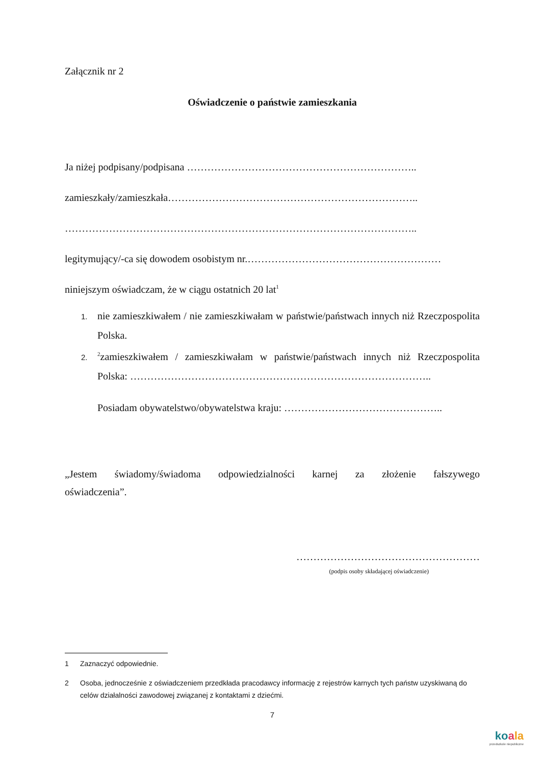Załącznik nr 2
Oświadczenie o państwie zamieszkania
Ja niżej podpisany/podpisana …………………………………………………………..
zamieszkały/zamieszkała………………………………………………………………..
…………………………………………………………………………………………..
legitymujący/-ca się dowodem osobistym nr.…………………………………………………
niniejszym oświadczam, że w ciągu ostatnich 20 lat<sup>1</sup>
1. nie zamieszkiwałem / nie zamieszkiwałam w państwie/państwach innych niż Rzeczpospolita Polska.
2.<sup>2</sup>zamieszkiwałem / zamieszkiwałam w państwie/państwach innych niż Rzeczpospolita Polska: ……………………………………………………………………………..
Posiadam obywatelstwo/obywatelstwa kraju: ………………………………………..
„Jestem świadomy/świadoma odpowiedzialności karnej za złożenie fałszywego
oświadczenia”.
………………………………………………
(podpis osoby składającej oświadczenie)
1 Zaznaczyć odpowiednie.
2 Osoba, jednocześnie z oświadczeniem przedkłada pracodawcy informację z rejestrów karnych tych państw uzyskiwaną do celów działalności zawodowej związanej z kontaktami z dziećmi.
7
koala
przedszkole niepubliczne